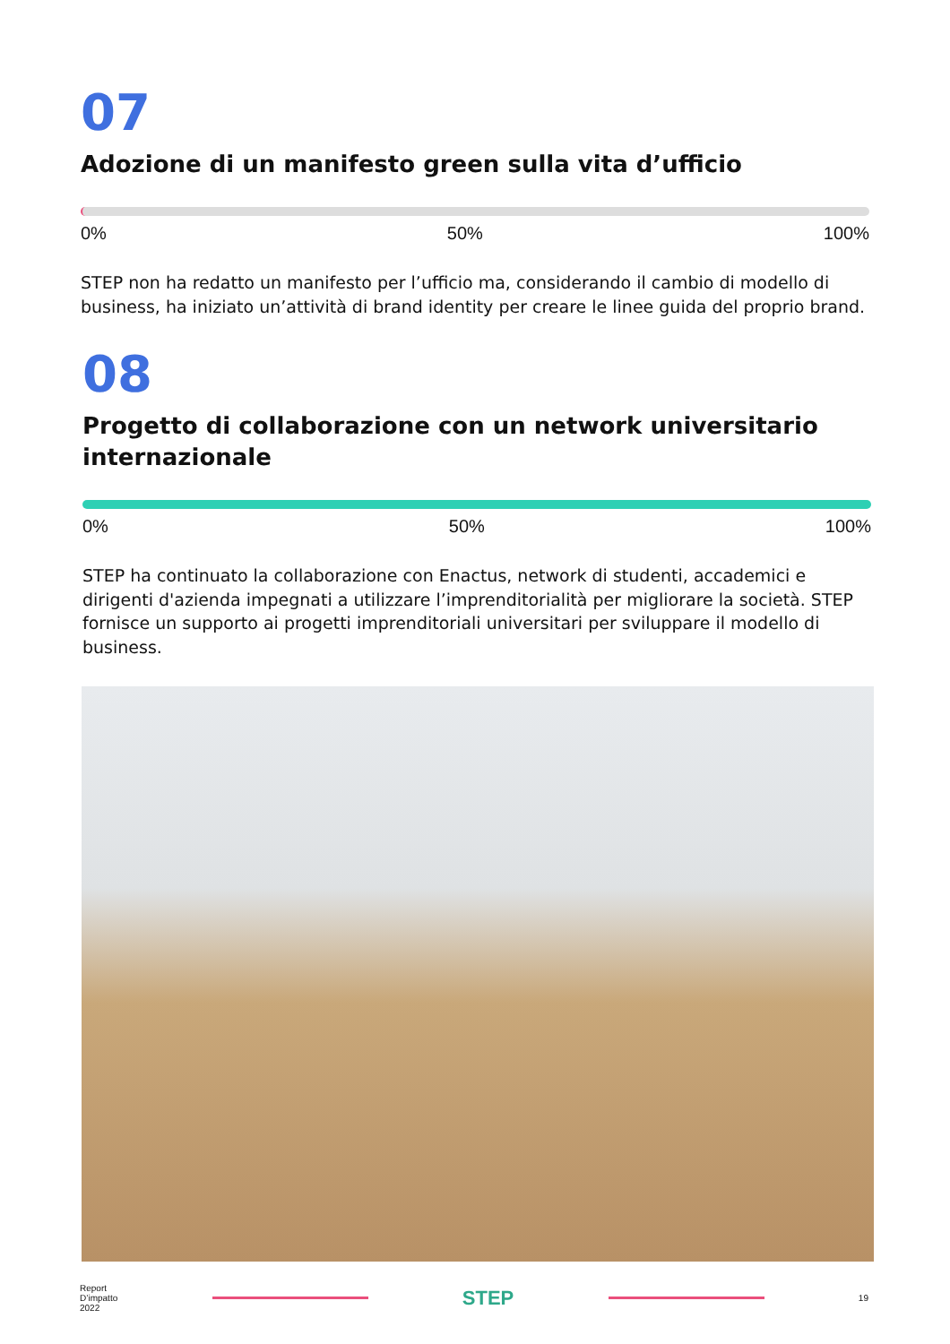07
Adozione di un manifesto green sulla vita d’ufficio
0% 50% 100%
STEP non ha redatto un manifesto per l’ufficio ma, considerando il cambio di modello di business, ha iniziato un’attività di brand identity per creare le linee guida del proprio brand.
08
Progetto di collaborazione con un network universitario internazionale
0% 50% 100%
STEP ha continuato la collaborazione con Enactus, network di studenti, accademici e dirigenti d'azienda impegnati a utilizzare l’imprenditorialità per migliorare la società. STEP fornisce un supporto ai progetti imprenditoriali universitari per sviluppare il modello di business.
Report
D’impatto
2022
STEP
19